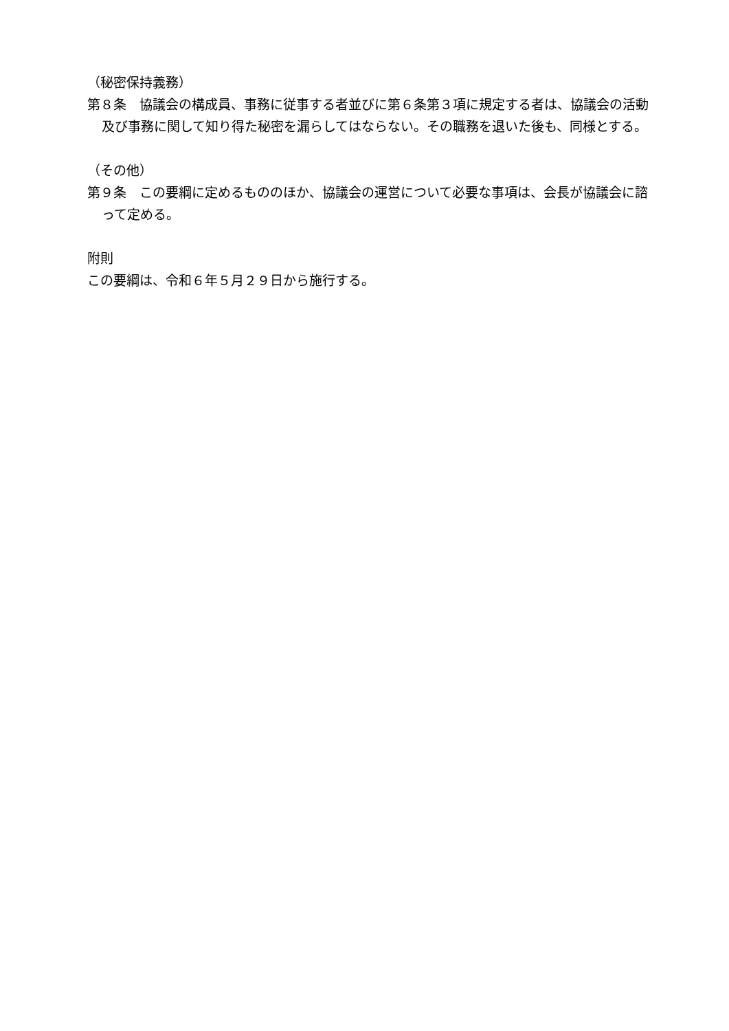（秘密保持義務）
第８条　協議会の構成員、事務に従事する者並びに第６条第３項に規定する者は、協議会の活動及び事務に関して知り得た秘密を漏らしてはならない。その職務を退いた後も、同様とする。
（その他）
第９条　この要綱に定めるもののほか、協議会の運営について必要な事項は、会長が協議会に諮って定める。
附則
この要綱は、令和６年５月２９日から施行する。